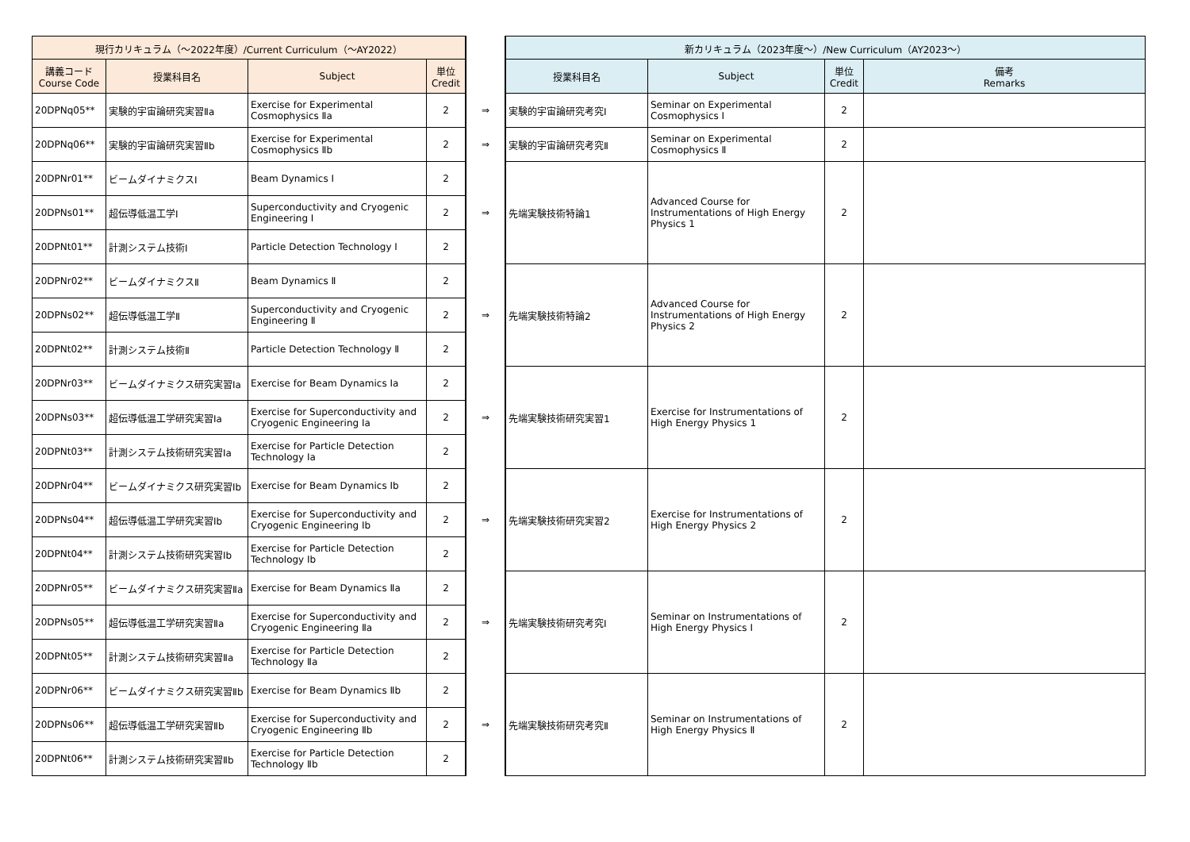| 現行カリキュラム（～2022年度）/Current Curriculum（～AY2022） | | | | | 新カリキュラム（2023年度～）/New Curriculum（AY2023～） | | | |
| 講義コード Course Code | 授業科目名 | Subject | 単位 Credit | | 授業科目名 | Subject | 単位 Credit | 備考 Remarks |
| 20DPNq05** | 実験的宇宙論研究実習Ⅱa | Exercise for Experimental Cosmophysics Ⅱa | 2 | ⇒ | 実験的宇宙論研究考究Ⅰ | Seminar on Experimental Cosmophysics I | 2 | |
| 20DPNq06** | 実験的宇宙論研究実習Ⅱb | Exercise for Experimental Cosmophysics Ⅱb | 2 | ⇒ | 実験的宇宙論研究考究Ⅱ | Seminar on Experimental Cosmophysics Ⅱ | 2 | |
| 20DPNr01** | ビームダイナミクスⅠ | Beam Dynamics Ⅰ | 2 | ⇒ | 先端実験技術特論1 | Advanced Course for Instrumentations of High Energy Physics 1 | 2 | |
| 20DPNs01** | 超伝導低温工学Ⅰ | Superconductivity and Cryogenic Engineering Ⅰ | 2 | | | | | |
| 20DPNt01** | 計測システム技術Ⅰ | Particle Detection Technology Ⅰ | 2 | | | | | |
| 20DPNr02** | ビームダイナミクスⅡ | Beam Dynamics Ⅱ | 2 | ⇒ | 先端実験技術特論2 | Advanced Course for Instrumentations of High Energy Physics 2 | 2 | |
| 20DPNs02** | 超伝導低温工学Ⅱ | Superconductivity and Cryogenic Engineering Ⅱ | 2 | | | | | |
| 20DPNt02** | 計測システム技術Ⅱ | Particle Detection Technology Ⅱ | 2 | | | | | |
| 20DPNr03** | ビームダイナミクス研究実習Ⅰa | Exercise for Beam Dynamics Ⅰa | 2 | ⇒ | 先端実験技術研究実習1 | Exercise for Instrumentations of High Energy Physics 1 | 2 | |
| 20DPNs03** | 超伝導低温工学研究実習Ⅰa | Exercise for Superconductivity and Cryogenic Engineering Ⅰa | 2 | | | | | |
| 20DPNt03** | 計測システム技術研究実習Ⅰa | Exercise for Particle Detection Technology Ⅰa | 2 | | | | | |
| 20DPNr04** | ビームダイナミクス研究実習Ⅰb | Exercise for Beam Dynamics Ⅰb | 2 | ⇒ | 先端実験技術研究実習2 | Exercise for Instrumentations of High Energy Physics 2 | 2 | |
| 20DPNs04** | 超伝導低温工学研究実習Ⅰb | Exercise for Superconductivity and Cryogenic Engineering Ⅰb | 2 | | | | | |
| 20DPNt04** | 計測システム技術研究実習Ⅰb | Exercise for Particle Detection Technology Ⅰb | 2 | | | | | |
| 20DPNr05** | ビームダイナミクス研究実習Ⅱa | Exercise for Beam Dynamics Ⅱa | 2 | ⇒ | 先端実験技術研究考究Ⅰ | Seminar on Instrumentations of High Energy Physics I | 2 | |
| 20DPNs05** | 超伝導低温工学研究実習Ⅱa | Exercise for Superconductivity and Cryogenic Engineering Ⅱa | 2 | | | | | |
| 20DPNt05** | 計測システム技術研究実習Ⅱa | Exercise for Particle Detection Technology Ⅱa | 2 | | | | | |
| 20DPNr06** | ビームダイナミクス研究実習Ⅱb | Exercise for Beam Dynamics Ⅱb | 2 | ⇒ | 先端実験技術研究考究Ⅱ | Seminar on Instrumentations of High Energy Physics Ⅱ | 2 | |
| 20DPNs06** | 超伝導低温工学研究実習Ⅱb | Exercise for Superconductivity and Cryogenic Engineering Ⅱb | 2 | | | | | |
| 20DPNt06** | 計測システム技術研究実習Ⅱb | Exercise for Particle Detection Technology Ⅱb | 2 | | | | | |